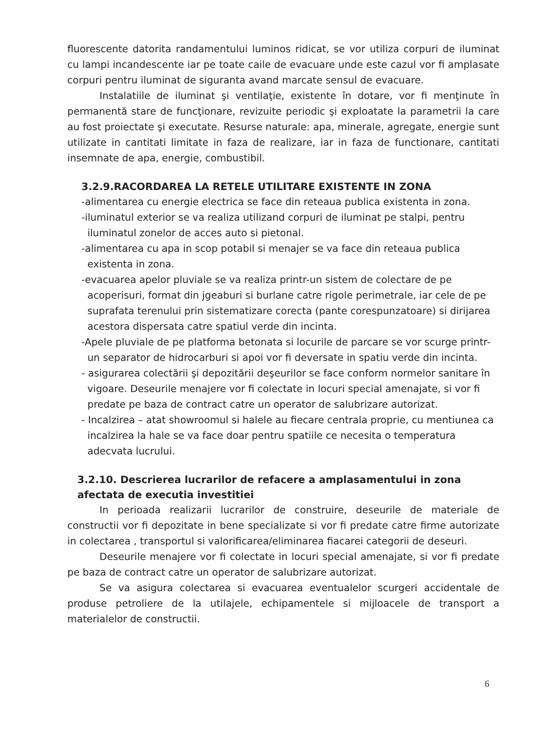fluorescente datorita randamentului luminos ridicat, se vor utiliza corpuri de iluminat cu lampi incandescente iar pe toate caile de evacuare unde este cazul vor fi amplasate corpuri pentru iluminat de siguranta avand marcate sensul de evacuare.
Instalatiile de iluminat şi ventilaţie, existente în dotare, vor fi menţinute în permanentă stare de funcţionare, revizuite periodic şi exploatate la parametrii la care au fost proiectate şi executate. Resurse naturale: apa, minerale, agregate, energie sunt utilizate in cantitati limitate in faza de realizare, iar in faza de functionare, cantitati insemnate de apa, energie, combustibil.
3.2.9.RACORDAREA LA RETELE UTILITARE EXISTENTE IN ZONA
-alimentarea cu energie electrica se face din reteaua publica existenta in zona.
-iluminatul exterior se va realiza utilizand corpuri de iluminat pe stalpi, pentru iluminatul zonelor de acces auto si pietonal.
-alimentarea cu apa in scop potabil si menajer se va face din reteaua publica existenta in zona.
-evacuarea apelor pluviale se va realiza printr-un sistem de colectare de pe acoperisuri, format din jgeaburi si burlane catre rigole perimetrale, iar cele de pe suprafata terenului prin sistematizare corecta (pante corespunzatoare) si dirijarea acestora dispersata catre spatiul verde din incinta.
-Apele pluviale de pe platforma betonata si locurile de parcare se vor scurge printr-un separator de hidrocarburi si apoi vor fi deversate in spatiu verde din incinta.
- asigurarea colectării şi depozitării deşeurilor se face conform normelor sanitare în vigoare. Deseurile menajere vor fi colectate in locuri special amenajate, si vor fi predate pe baza de contract catre un operator de salubrizare autorizat.
- Incalzirea – atat showroomul si halele au fiecare centrala proprie, cu mentiunea ca incalzirea la hale se va face doar pentru spatiile ce necesita o temperatura adecvata lucrului.
3.2.10. Descrierea lucrarilor de refacere a amplasamentului in zona afectata de executia investitiei
In perioada realizarii lucrarilor de construire, deseurile de materiale de constructii vor fi depozitate in bene specializate si vor fi predate catre firme autorizate in colectarea , transportul si valorificarea/eliminarea fiacarei categorii de deseuri.
Deseurile menajere vor fi colectate in locuri special amenajate, si vor fi predate pe baza de contract catre un operator de salubrizare autorizat.
Se va asigura colectarea si evacuarea eventualelor scurgeri accidentale de produse petroliere de la utilajele, echipamentele si mijloacele de transport a materialelor de constructii.
6